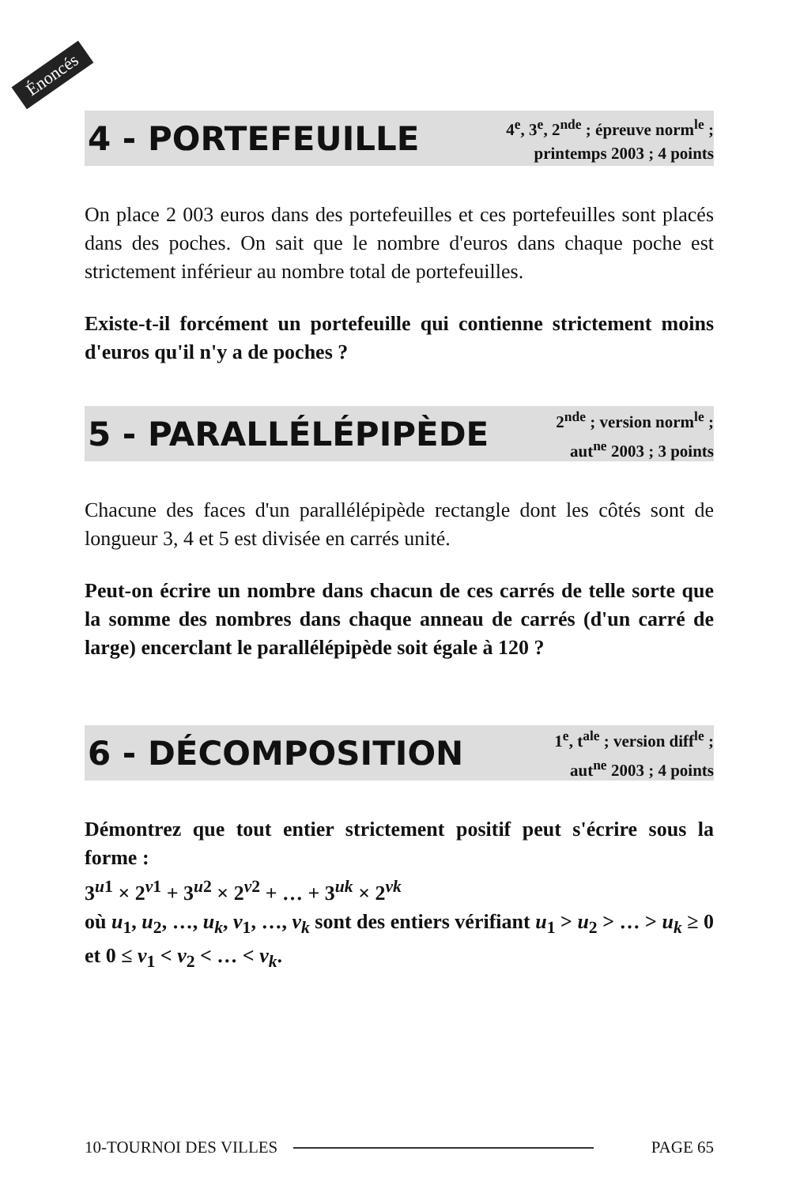Énoncés
4 - PORTEFEUILLE
4<sup>e</sup>, 3<sup>e</sup>, 2<sup>nde</sup> ; épreuve norm<sup>le</sup> ;
printemps 2003 ; 4 points
On place 2 003 euros dans des portefeuilles et ces portefeuilles sont placés dans des poches. On sait que le nombre d'euros dans chaque poche est strictement inférieur au nombre total de portefeuilles.
Existe-t-il forcément un portefeuille qui contienne strictement moins d'euros qu'il n'y a de poches ?
5 - PARALLÉLÉPIPÈDE
2<sup>nde</sup> ; version norm<sup>le</sup> ;
aut<sup>ne</sup> 2003 ; 3 points
Chacune des faces d'un parallélépipède rectangle dont les côtés sont de longueur 3, 4 et 5 est divisée en carrés unité.
Peut-on écrire un nombre dans chacun de ces carrés de telle sorte que la somme des nombres dans chaque anneau de carrés (d'un carré de large) encerclant le parallélépipède soit égale à 120 ?
6 - DÉCOMPOSITION
1<sup>e</sup>, t<sup>ale</sup> ; version diff<sup>le</sup> ;
aut<sup>ne</sup> 2003 ; 4 points
Démontrez que tout entier strictement positif peut s'écrire sous la forme :
3<sup>u1</sup> × 2<sup>v1</sup> + 3<sup>u2</sup> × 2<sup>v2</sup> + … + 3<sup>uk</sup> × 2<sup>vk</sup>
où u<sub>1</sub>, u<sub>2</sub>, …, u<sub>k</sub>, v<sub>1</sub>, …, v<sub>k</sub> sont des entiers vérifiant u<sub>1</sub> > u<sub>2</sub> > … > u<sub>k</sub> ≥ 0 et 0 ≤ v<sub>1</sub> < v<sub>2</sub> < … < v<sub>k</sub>.
10-TOURNOI DES VILLES PAGE 65